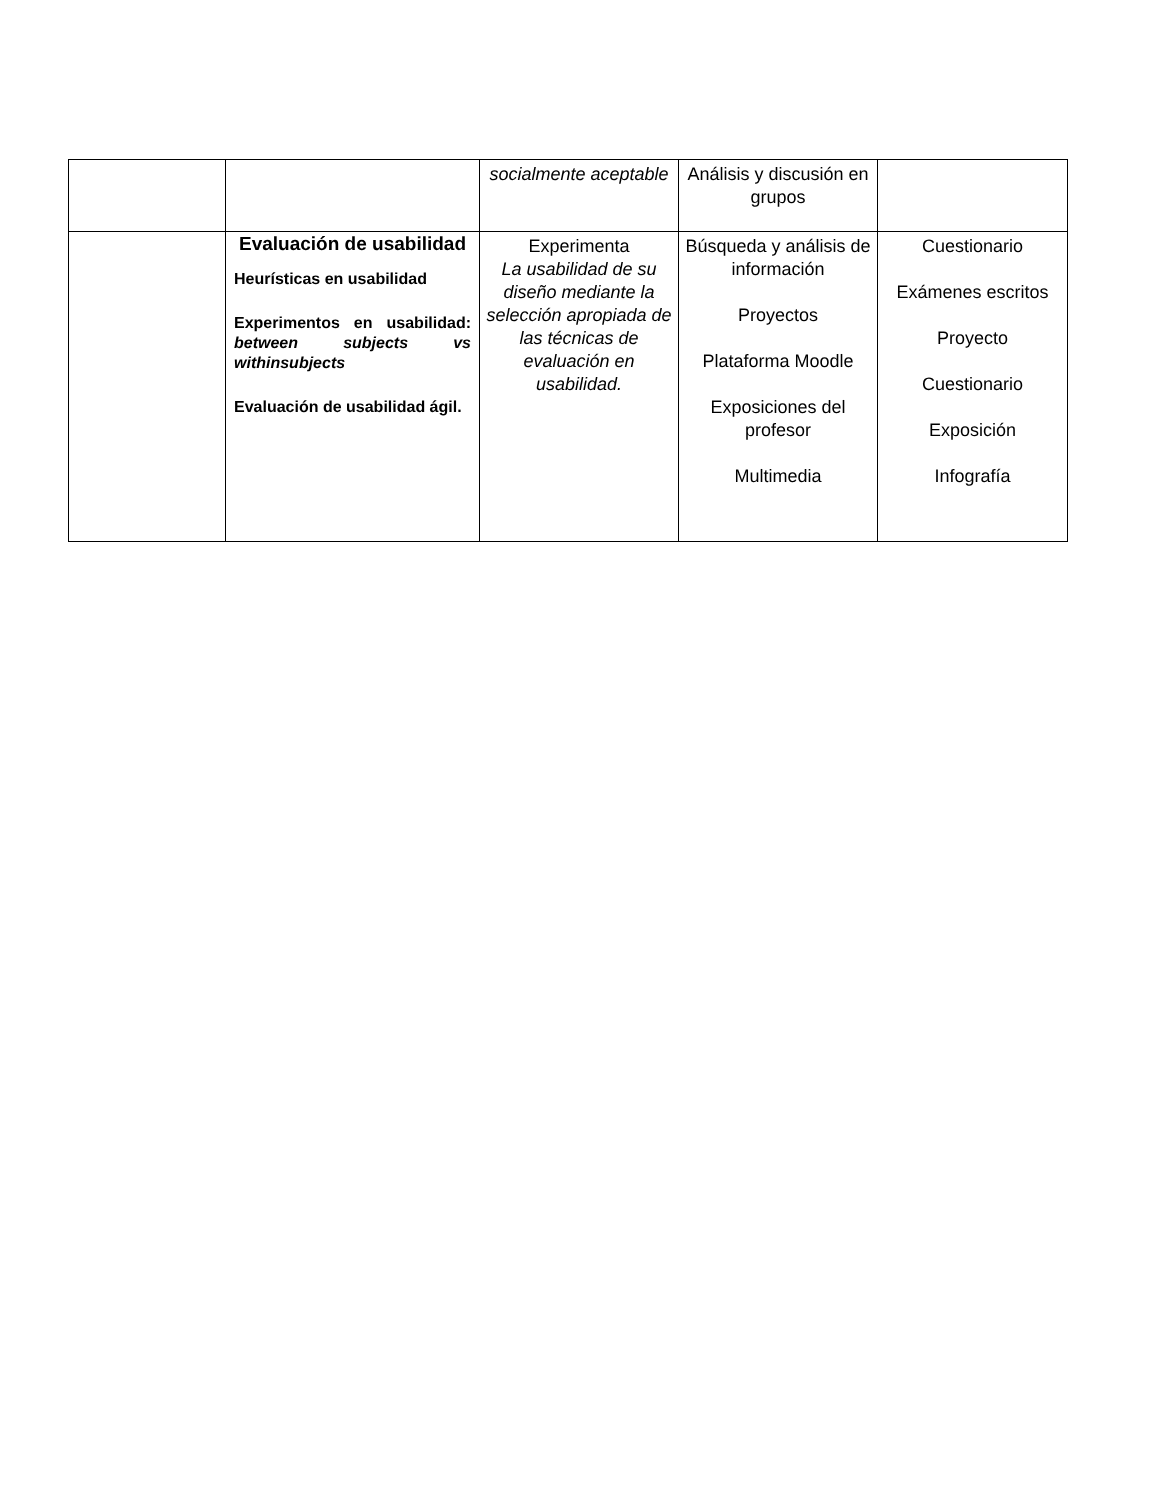| | | socialmente aceptable | Análisis y discusión en grupos | |
| | Evaluación de usabilidad Heurísticas en usabilidad Experimentos en usabilidad: between subjects vs withinsubjects Evaluación de usabilidad ágil. | Experimenta La usabilidad de su diseño mediante la selección apropiada de las técnicas de evaluación en usabilidad. | Búsqueda y análisis de información Proyectos Plataforma Moodle Exposiciones del profesor Multimedia | Cuestionario Exámenes escritos Proyecto Cuestionario Exposición Infografía |